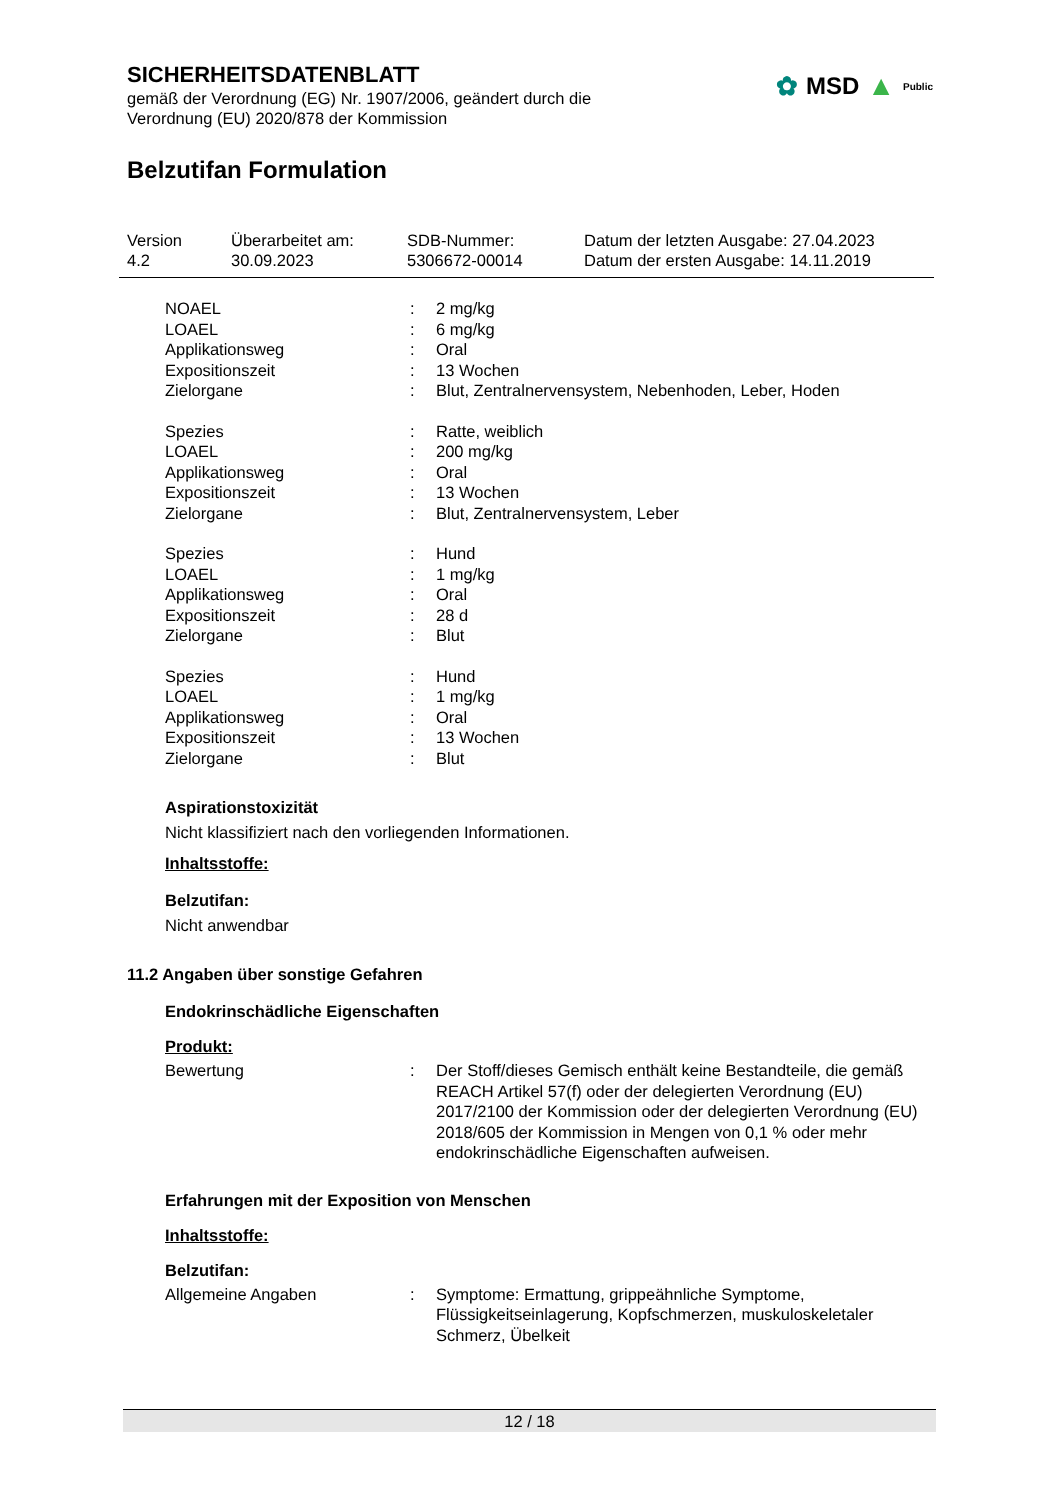SICHERHEITSDATENBLATT
gemäß der Verordnung (EG) Nr. 1907/2006, geändert durch die
Verordnung (EU) 2020/878 der Kommission
Belzutifan Formulation
✿ MSD ▲ Public
| Version 4.2 | Überarbeitet am: 30.09.2023 | SDB-Nummer: 5306672-00014 | Datum der letzten Ausgabe: 27.04.2023 Datum der ersten Ausgabe: 14.11.2019 |
| NOAEL | : | 2 mg/kg |
| LOAEL | : | 6 mg/kg |
| Applikationsweg | : | Oral |
| Expositionszeit | : | 13 Wochen |
| Zielorgane | : | Blut, Zentralnervensystem, Nebenhoden, Leber, Hoden |
| Spezies | : | Ratte, weiblich |
| LOAEL | : | 200 mg/kg |
| Applikationsweg | : | Oral |
| Expositionszeit | : | 13 Wochen |
| Zielorgane | : | Blut, Zentralnervensystem, Leber |
| Spezies | : | Hund |
| LOAEL | : | 1 mg/kg |
| Applikationsweg | : | Oral |
| Expositionszeit | : | 28 d |
| Zielorgane | : | Blut |
| Spezies | : | Hund |
| LOAEL | : | 1 mg/kg |
| Applikationsweg | : | Oral |
| Expositionszeit | : | 13 Wochen |
| Zielorgane | : | Blut |
Aspirationstoxizität
Nicht klassifiziert nach den vorliegenden Informationen.
Inhaltsstoffe:
Belzutifan:
Nicht anwendbar
11.2 Angaben über sonstige Gefahren
Endokrinschädliche Eigenschaften
Produkt:
| Bewertung | : | Der Stoff/dieses Gemisch enthält keine Bestandteile, die gemäß REACH Artikel 57(f) oder der delegierten Verordnung (EU) 2017/2100 der Kommission oder der delegierten Verordnung (EU) 2018/605 der Kommission in Mengen von 0,1 % oder mehr endokrinschädliche Eigenschaften aufweisen. |
Erfahrungen mit der Exposition von Menschen
Inhaltsstoffe:
Belzutifan:
| Allgemeine Angaben | : | Symptome: Ermattung, grippeähnliche Symptome, Flüssigkeitseinlagerung, Kopfschmerzen, muskuloskeletaler Schmerz, Übelkeit |
12 / 18